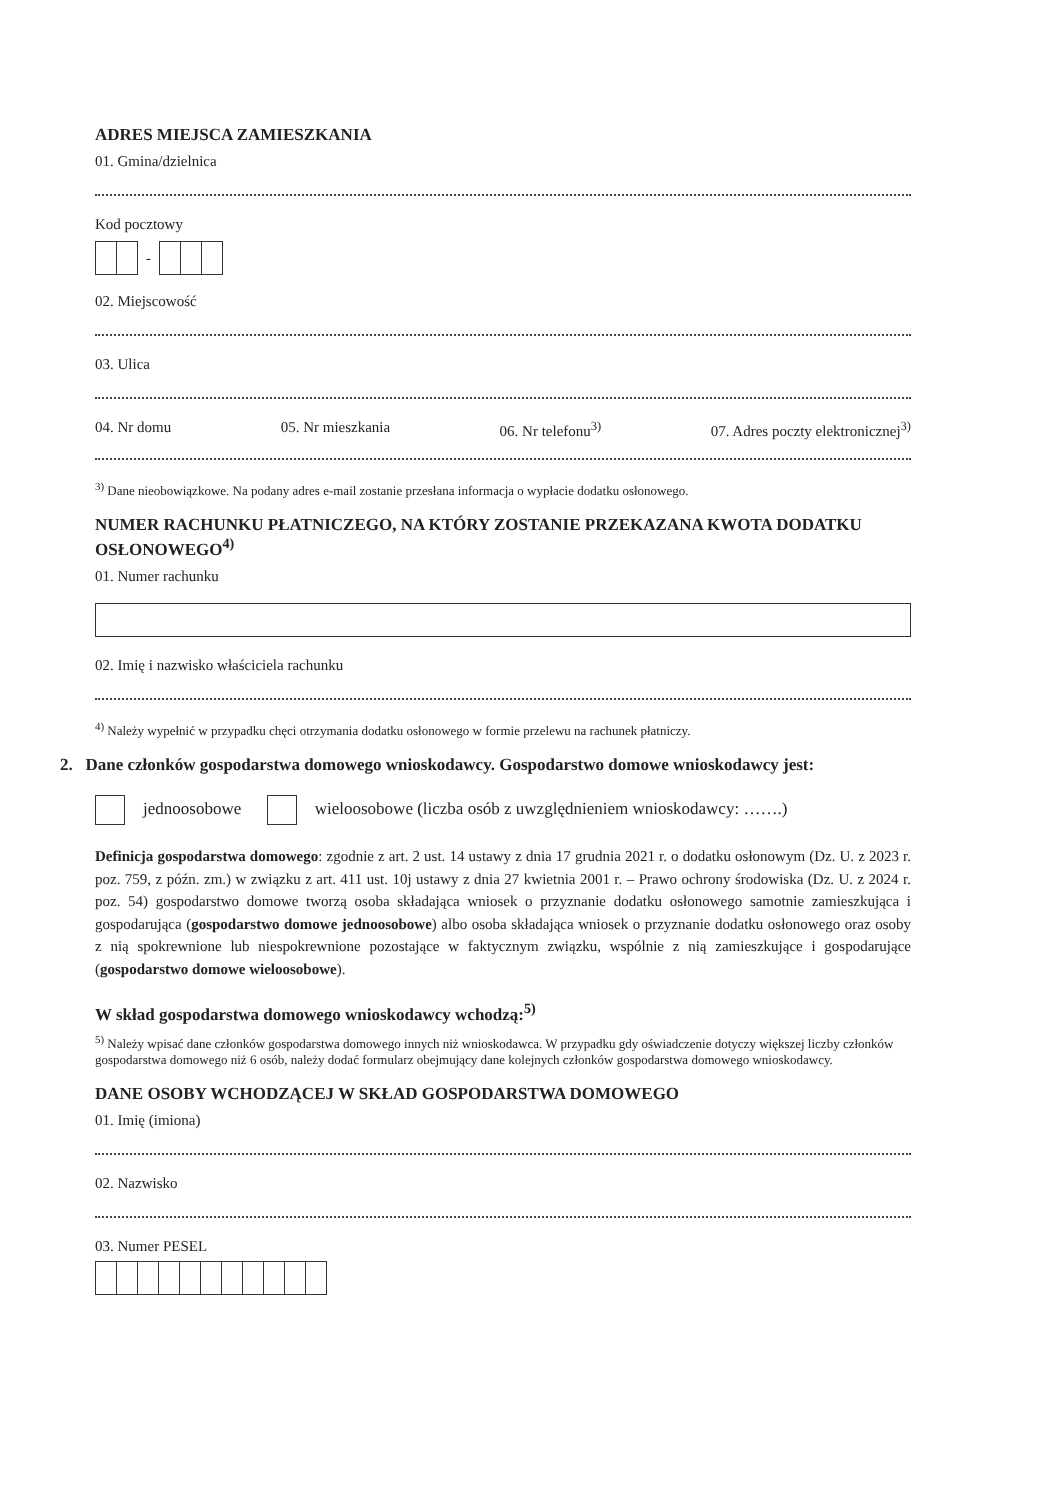ADRES MIEJSCA ZAMIESZKANIA
01. Gmina/dzielnica
Kod pocztowy
-
02. Miejscowość
03. Ulica
04. Nr domu 05. Nr mieszkania 06. Nr telefonu<sup>3)</sup> 07. Adres poczty elektronicznej<sup>3)</sup>
<sup>3)</sup> Dane nieobowiązkowe. Na podany adres e-mail zostanie przesłana informacja o wypłacie dodatku osłonowego.
NUMER RACHUNKU PŁATNICZEGO, NA KTÓRY ZOSTANIE PRZEKAZANA KWOTA DODATKU OSŁONOWEGO<sup>4)</sup>
01. Numer rachunku
02. Imię i nazwisko właściciela rachunku
<sup>4)</sup> Należy wypełnić w przypadku chęci otrzymania dodatku osłonowego w formie przelewu na rachunek płatniczy.
2. Dane członków gospodarstwa domowego wnioskodawcy. Gospodarstwo domowe wnioskodawcy jest:
jednoosobowe wieloosobowe (liczba osób z uwzględnieniem wnioskodawcy: …….)
Definicja gospodarstwa domowego: zgodnie z art. 2 ust. 14 ustawy z dnia 17 grudnia 2021 r. o dodatku osłonowym (Dz. U. z 2023 r. poz. 759, z późn. zm.) w związku z art. 411 ust. 10j ustawy z dnia 27 kwietnia 2001 r. – Prawo ochrony środowiska (Dz. U. z 2024 r. poz. 54) gospodarstwo domowe tworzą osoba składająca wniosek o przyznanie dodatku osłonowego samotnie zamieszkująca i gospodarująca (gospodarstwo domowe jednoosobowe) albo osoba składająca wniosek o przyznanie dodatku osłonowego oraz osoby z nią spokrewnione lub niespokrewnione pozostające w faktycznym związku, wspólnie z nią zamieszkujące i gospodarujące (gospodarstwo domowe wieloosobowe).
W skład gospodarstwa domowego wnioskodawcy wchodzą:<sup>5)</sup>
<sup>5)</sup> Należy wpisać dane członków gospodarstwa domowego innych niż wnioskodawca. W przypadku gdy oświadczenie dotyczy większej liczby członków gospodarstwa domowego niż 6 osób, należy dodać formularz obejmujący dane kolejnych członków gospodarstwa domowego wnioskodawcy.
DANE OSOBY WCHODZĄCEJ W SKŁAD GOSPODARSTWA DOMOWEGO
01. Imię (imiona)
02. Nazwisko
03. Numer PESEL